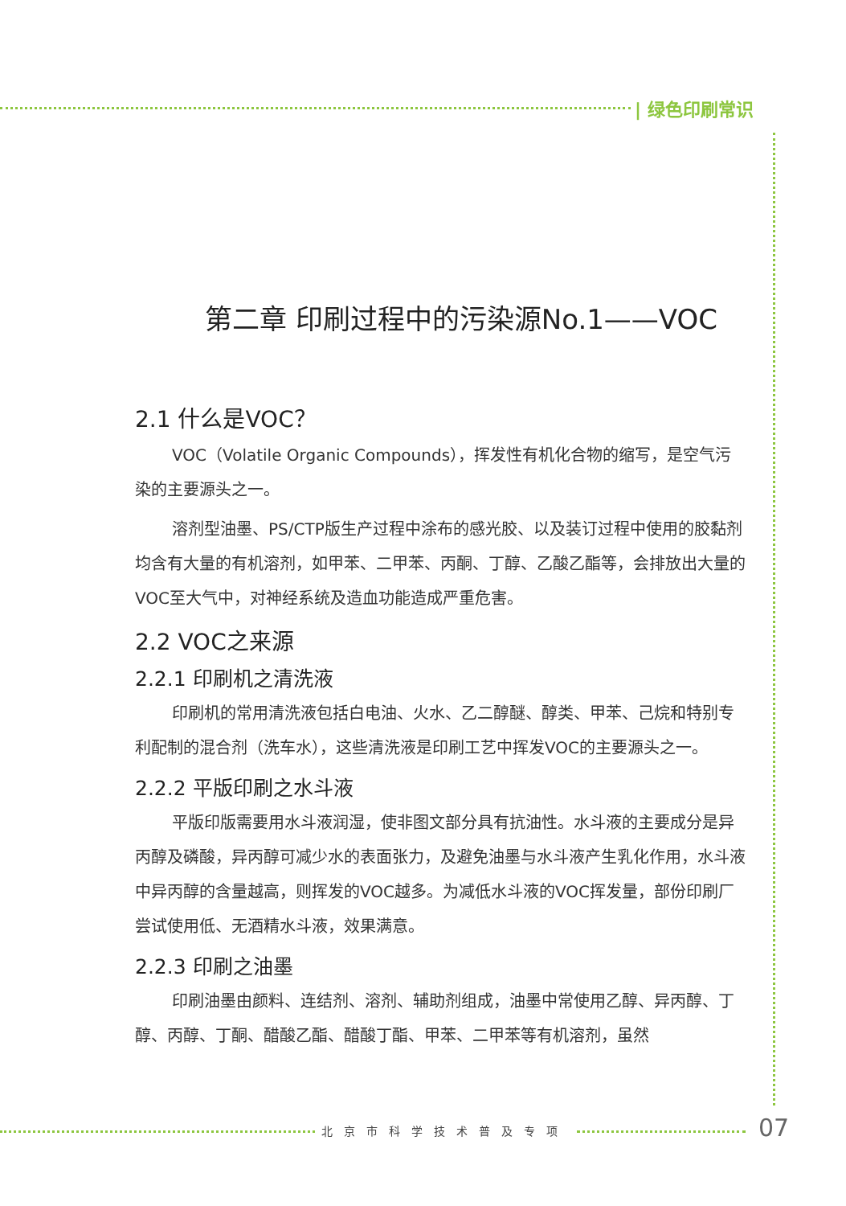| 绿色印刷常识
第二章 印刷过程中的污染源No.1——VOC
2.1 什么是VOC？
VOC（Volatile Organic Compounds），挥发性有机化合物的缩写，是空气污染的主要源头之一。
溶剂型油墨、PS/CTP版生产过程中涂布的感光胶、以及装订过程中使用的胶黏剂均含有大量的有机溶剂，如甲苯、二甲苯、丙酮、丁醇、乙酸乙酯等，会排放出大量的VOC至大气中，对神经系统及造血功能造成严重危害。
2.2 VOC之来源
2.2.1 印刷机之清洗液
印刷机的常用清洗液包括白电油、火水、乙二醇醚、醇类、甲苯、己烷和特别专利配制的混合剂（洗车水），这些清洗液是印刷工艺中挥发VOC的主要源头之一。
2.2.2 平版印刷之水斗液
平版印版需要用水斗液润湿，使非图文部分具有抗油性。水斗液的主要成分是异丙醇及磷酸，异丙醇可减少水的表面张力，及避免油墨与水斗液产生乳化作用，水斗液中异丙醇的含量越高，则挥发的VOC越多。为减低水斗液的VOC挥发量，部份印刷厂尝试使用低、无酒精水斗液，效果满意。
2.2.3 印刷之油墨
印刷油墨由颜料、连结剂、溶剂、辅助剂组成，油墨中常使用乙醇、异丙醇、丁醇、丙醇、丁酮、醋酸乙酯、醋酸丁酯、甲苯、二甲苯等有机溶剂，虽然
北京市科学技术普及专项 07